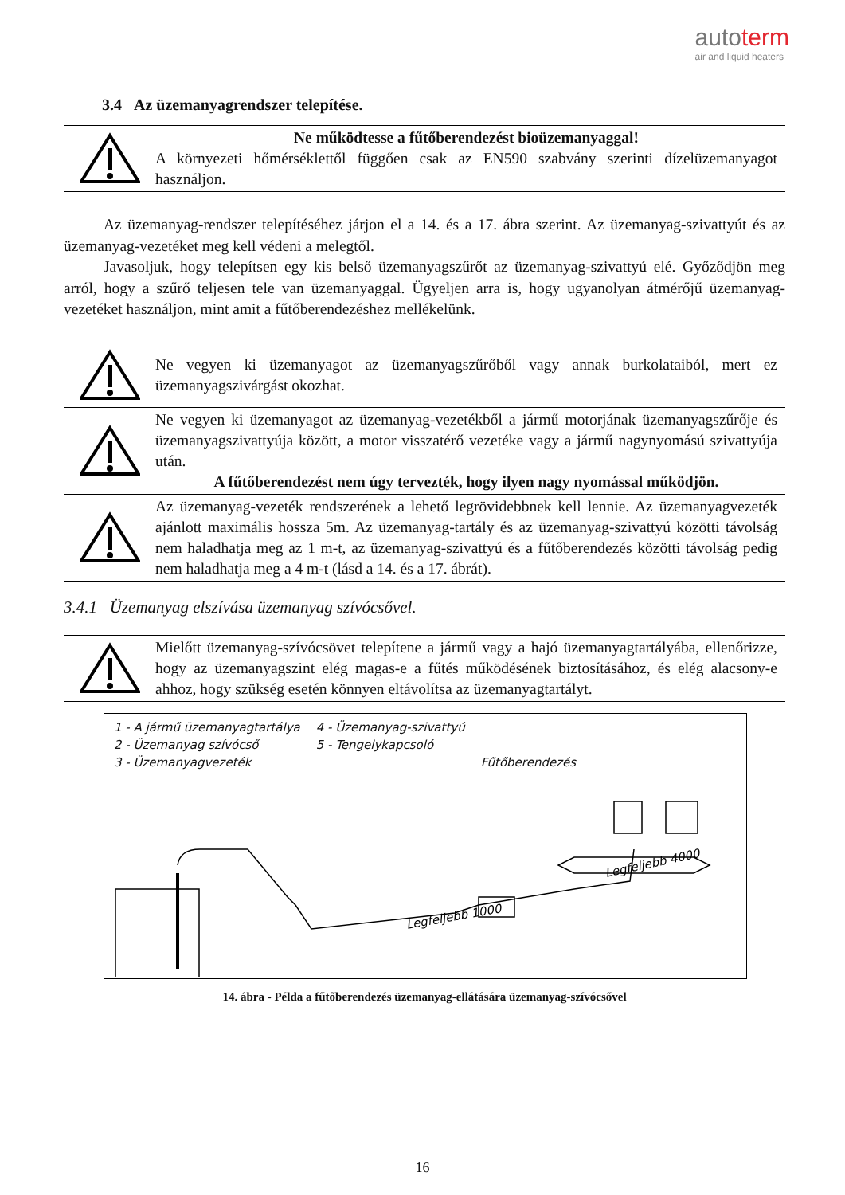autoterm
air and liquid heaters
3.4 Az üzemanyagrendszer telepítése.
Ne működtesse a fűtőberendezést bioüzemanyaggal!
A környezeti hőmérséklettől függően csak az EN590 szabvány szerinti dízelüzemanyagot használjon.
Az üzemanyag-rendszer telepítéséhez járjon el a 14. és a 17. ábra szerint. Az üzemanyag-szivattyút és az üzemanyag-vezetéket meg kell védeni a melegtől.
Javasoljuk, hogy telepítsen egy kis belső üzemanyagszűrőt az üzemanyag-szivattyú elé. Győződjön meg arról, hogy a szűrő teljesen tele van üzemanyaggal. Ügyeljen arra is, hogy ugyanolyan átmérőjű üzemanyag-vezetéket használjon, mint amit a fűtőberendezéshez mellékelünk.
Ne vegyen ki üzemanyagot az üzemanyagszűrőből vagy annak burkolataiból, mert ez üzemanyagszivárgást okozhat.
Ne vegyen ki üzemanyagot az üzemanyag-vezetékből a jármű motorjának üzemanyagszűrője és üzemanyagszivattyúja között, a motor visszatérő vezetéke vagy a jármű nagynyomású szivattyúja után.
A fűtőberendezést nem úgy tervezték, hogy ilyen nagy nyomással működjön.
Az üzemanyag-vezeték rendszerének a lehető legrövidebbnek kell lennie. Az üzemanyagvezeték ajánlott maximális hossza 5m. Az üzemanyag-tartály és az üzemanyag-szivattyú közötti távolság nem haladhatja meg az 1 m-t, az üzemanyag-szivattyú és a fűtőberendezés közötti távolság pedig nem haladhatja meg a 4 m-t (lásd a 14. és a 17. ábrát).
3.4.1 Üzemanyag elszívása üzemanyag szívócsővel.
Mielőtt üzemanyag-szívócsövet telepítene a jármű vagy a hajó üzemanyagtartályába, ellenőrizze, hogy az üzemanyagszint elég magas-e a fűtés működésének biztosításához, és elég alacsony-e ahhoz, hogy szükség esetén könnyen eltávolítsa az üzemanyagtartályt.
1 - A jármű üzemanyagtartálya
2 - Üzemanyag szívócső
3 - Üzemanyagvezeték
4 - Üzemanyag-szivattyú
5 - Tengelykapcsoló
Fűtőberendezés
Legfeljebb 1000
Legfeljebb 4000
14. ábra - Példa a fűtőberendezés üzemanyag-ellátására üzemanyag-szívócsővel
16